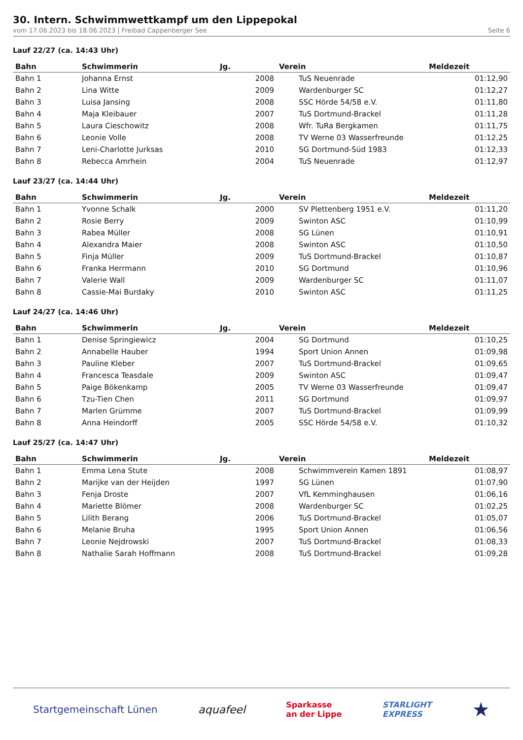30. Intern. Schwimmwettkampf um den Lippepokal
vom 17.06.2023 bis 18.06.2023 | Freibad Cappenberger See Seite 6
Lauf 22/27 (ca. 14:43 Uhr)
| Bahn | Schwimmerin | Jg. | Verein | Meldezeit |
| --- | --- | --- | --- | --- |
| Bahn 1 | Johanna Ernst | 2008 | TuS Neuenrade | 01:12,90 |
| Bahn 2 | Lina Witte | 2009 | Wardenburger SC | 01:12,27 |
| Bahn 3 | Luisa Jansing | 2008 | SSC Hörde 54/58 e.V. | 01:11,80 |
| Bahn 4 | Maja Kleibauer | 2007 | TuS Dortmund-Brackel | 01:11,28 |
| Bahn 5 | Laura Cieschowitz | 2008 | Wfr. TuRa Bergkamen | 01:11,75 |
| Bahn 6 | Leonie Volle | 2008 | TV Werne 03 Wasserfreunde | 01:12,25 |
| Bahn 7 | Leni-Charlotte Jurksas | 2010 | SG Dortmund-Süd 1983 | 01:12,33 |
| Bahn 8 | Rebecca Amrhein | 2004 | TuS Neuenrade | 01:12,97 |
Lauf 23/27 (ca. 14:44 Uhr)
| Bahn | Schwimmerin | Jg. | Verein | Meldezeit |
| --- | --- | --- | --- | --- |
| Bahn 1 | Yvonne Schalk | 2000 | SV Plettenberg 1951 e.V. | 01:11,20 |
| Bahn 2 | Rosie Berry | 2009 | Swinton ASC | 01:10,99 |
| Bahn 3 | Rabea Müller | 2008 | SG Lünen | 01:10,91 |
| Bahn 4 | Alexandra Maier | 2008 | Swinton ASC | 01:10,50 |
| Bahn 5 | Finja Müller | 2009 | TuS Dortmund-Brackel | 01:10,87 |
| Bahn 6 | Franka Herrmann | 2010 | SG Dortmund | 01:10,96 |
| Bahn 7 | Valerie Wall | 2009 | Wardenburger SC | 01:11,07 |
| Bahn 8 | Cassie-Mai Burdaky | 2010 | Swinton ASC | 01:11,25 |
Lauf 24/27 (ca. 14:46 Uhr)
| Bahn | Schwimmerin | Jg. | Verein | Meldezeit |
| --- | --- | --- | --- | --- |
| Bahn 1 | Denise Springiewicz | 2004 | SG Dortmund | 01:10,25 |
| Bahn 2 | Annabelle Hauber | 1994 | Sport Union Annen | 01:09,98 |
| Bahn 3 | Pauline Kleber | 2007 | TuS Dortmund-Brackel | 01:09,65 |
| Bahn 4 | Francesca Teasdale | 2009 | Swinton ASC | 01:09,47 |
| Bahn 5 | Paige Bökenkamp | 2005 | TV Werne 03 Wasserfreunde | 01:09,47 |
| Bahn 6 | Tzu-Tien Chen | 2011 | SG Dortmund | 01:09,97 |
| Bahn 7 | Marlen Grümme | 2007 | TuS Dortmund-Brackel | 01:09,99 |
| Bahn 8 | Anna Heindorff | 2005 | SSC Hörde 54/58 e.V. | 01:10,32 |
Lauf 25/27 (ca. 14:47 Uhr)
| Bahn | Schwimmerin | Jg. | Verein | Meldezeit |
| --- | --- | --- | --- | --- |
| Bahn 1 | Emma Lena Stute | 2008 | Schwimmverein Kamen 1891 | 01:08,97 |
| Bahn 2 | Marijke van der Heijden | 1997 | SG Lünen | 01:07,90 |
| Bahn 3 | Fenja Droste | 2007 | VfL Kemminghausen | 01:06,16 |
| Bahn 4 | Mariette Blömer | 2008 | Wardenburger SC | 01:02,25 |
| Bahn 5 | Lilith Berang | 2006 | TuS Dortmund-Brackel | 01:05,07 |
| Bahn 6 | Melanie Bruha | 1995 | Sport Union Annen | 01:06,56 |
| Bahn 7 | Leonie Nejdrowski | 2007 | TuS Dortmund-Brackel | 01:08,33 |
| Bahn 8 | Nathalie Sarah Hoffmann | 2008 | TuS Dortmund-Brackel | 01:09,28 |
Startgemeinschaft Lünen aquafeel Sparkasse
an der Lippe STARLIGHT
EXPRESS ★